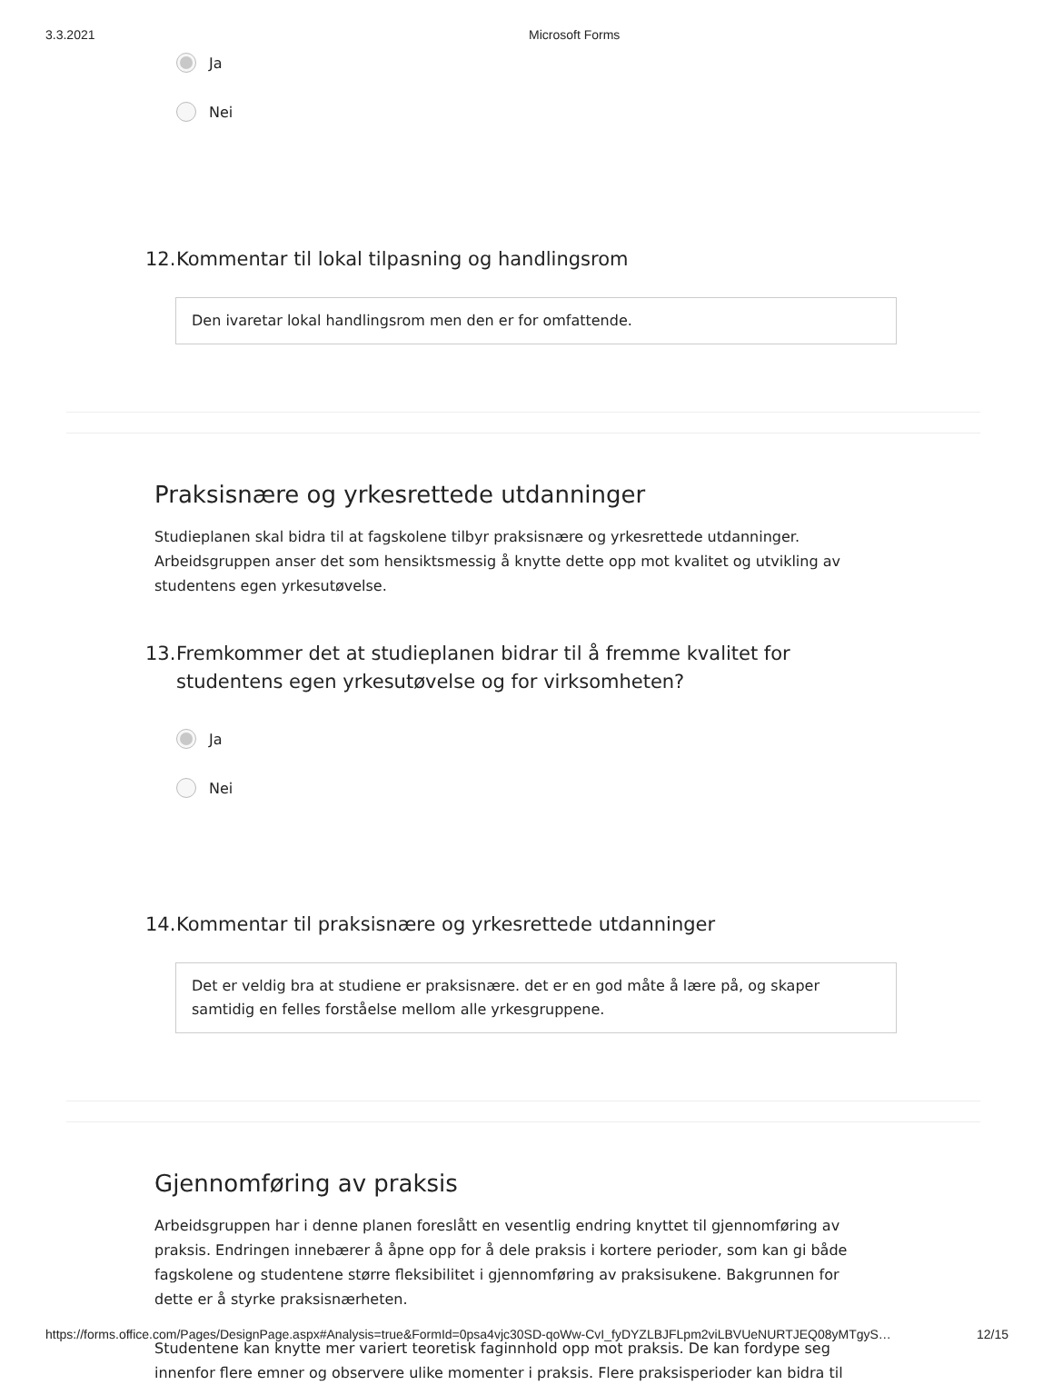3.3.2021 Microsoft Forms
Ja
Nei
12. Kommentar til lokal tilpasning og handlingsrom
Den ivaretar lokal handlingsrom men den er for omfattende.
Praksisnære og yrkesrettede utdanninger
Studieplanen skal bidra til at fagskolene tilbyr praksisnære og yrkesrettede utdanninger. Arbeidsgruppen anser det som hensiktsmessig å knytte dette opp mot kvalitet og utvikling av studentens egen yrkesutøvelse.
13. Fremkommer det at studieplanen bidrar til å fremme kvalitet for studentens egen yrkesutøvelse og for virksomheten?
Ja
Nei
14. Kommentar til praksisnære og yrkesrettede utdanninger
Det er veldig bra at studiene er praksisnære. det er en god måte å lære på, og skaper samtidig en felles forståelse mellom alle yrkesgruppene.
Gjennomføring av praksis
Arbeidsgruppen har i denne planen foreslått en vesentlig endring knyttet til gjennomføring av praksis. Endringen innebærer å åpne opp for å dele praksis i kortere perioder, som kan gi både fagskolene og studentene større fleksibilitet i gjennomføring av praksisukene. Bakgrunnen for dette er å styrke praksisnærheten.
Studentene kan knytte mer variert teoretisk faginnhold opp mot praksis. De kan fordype seg innenfor flere emner og observere ulike momenter i praksis. Flere praksisperioder kan bidra til
https://forms.office.com/Pages/DesignPage.aspx#Analysis=true&FormId=0psa4vjc30SD-qoWw-CvI_fyDYZLBJFLpm2viLBVUeNURTJEQ08yMTgyS… 12/15